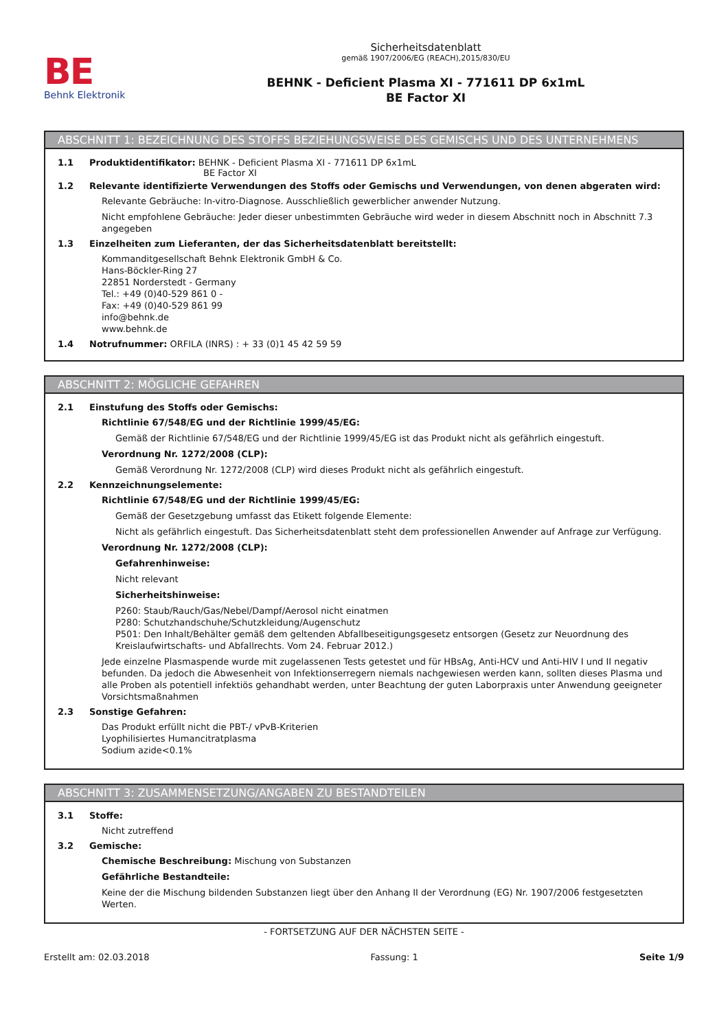BE
Behnk Elektronik
Sicherheitsdatenblatt
gemäß 1907/2006/EG (REACH),2015/830/EU
BEHNK - Deficient Plasma XI - 771611 DP 6x1mL
BE Factor XI
ABSCHNITT 1: BEZEICHNUNG DES STOFFS BEZIEHUNGSWEISE DES GEMISCHS UND DES UNTERNEHMENS
1.1 Produktidentifikator: BEHNK - Deficient Plasma XI - 771611 DP 6x1mL
BE Factor XI
1.2 Relevante identifizierte Verwendungen des Stoffs oder Gemischs und Verwendungen, von denen abgeraten wird:
Relevante Gebräuche: In-vitro-Diagnose. Ausschließlich gewerblicher anwender Nutzung.
Nicht empfohlene Gebräuche: Jeder dieser unbestimmten Gebräuche wird weder in diesem Abschnitt noch in Abschnitt 7.3 angegeben
1.3 Einzelheiten zum Lieferanten, der das Sicherheitsdatenblatt bereitstellt:
Kommanditgesellschaft Behnk Elektronik GmbH & Co.
Hans-Böckler-Ring 27
22851 Norderstedt - Germany
Tel.: +49 (0)40-529 861 0 -
Fax: +49 (0)40-529 861 99
info@behnk.de
www.behnk.de
1.4 Notrufnummer: ORFILA (INRS) : + 33 (0)1 45 42 59 59
ABSCHNITT 2: MÖGLICHE GEFAHREN
2.1 Einstufung des Stoffs oder Gemischs:
Richtlinie 67/548/EG und der Richtlinie 1999/45/EG:
Gemäß der Richtlinie 67/548/EG und der Richtlinie 1999/45/EG ist das Produkt nicht als gefährlich eingestuft.
Verordnung Nr. 1272/2008 (CLP):
Gemäß Verordnung Nr. 1272/2008 (CLP) wird dieses Produkt nicht als gefährlich eingestuft.
2.2 Kennzeichnungselemente:
Richtlinie 67/548/EG und der Richtlinie 1999/45/EG:
Gemäß der Gesetzgebung umfasst das Etikett folgende Elemente:
Nicht als gefährlich eingestuft. Das Sicherheitsdatenblatt steht dem professionellen Anwender auf Anfrage zur Verfügung.
Verordnung Nr. 1272/2008 (CLP):
Gefahrenhinweise:
Nicht relevant
Sicherheitshinweise:
P260: Staub/Rauch/Gas/Nebel/Dampf/Aerosol nicht einatmen
P280: Schutzhandschuhe/Schutzkleidung/Augenschutz
P501: Den Inhalt/Behälter gemäß dem geltenden Abfallbeseitigungsgesetz entsorgen (Gesetz zur Neuordnung des Kreislaufwirtschafts- und Abfallrechts. Vom 24. Februar 2012.)
Jede einzelne Plasmaspende wurde mit zugelassenen Tests getestet und für HBsAg, Anti-HCV und Anti-HIV I und II negativ befunden. Da jedoch die Abwesenheit von Infektionserregern niemals nachgewiesen werden kann, sollten dieses Plasma und alle Proben als potentiell infektiös gehandhabt werden, unter Beachtung der guten Laborpraxis unter Anwendung geeigneter Vorsichtsmaßnahmen
2.3 Sonstige Gefahren:
Das Produkt erfüllt nicht die PBT-/ vPvB-Kriterien
Lyophilisiertes Humancitratplasma
Sodium azide<0.1%
ABSCHNITT 3: ZUSAMMENSETZUNG/ANGABEN ZU BESTANDTEILEN
3.1 Stoffe:
Nicht zutreffend
3.2 Gemische:
Chemische Beschreibung: Mischung von Substanzen
Gefährliche Bestandteile:
Keine der die Mischung bildenden Substanzen liegt über den Anhang II der Verordnung (EG) Nr. 1907/2006 festgesetzten Werten.
- FORTSETZUNG AUF DER NÄCHSTEN SEITE -
Erstellt am: 02.03.2018 Fassung: 1 Seite 1/9